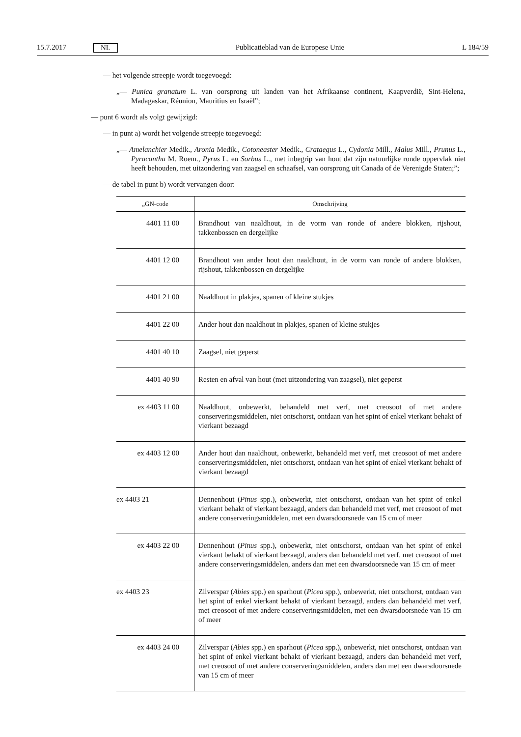15.7.2017 NL Publicatieblad van de Europese Unie L 184/59
— het volgende streepje wordt toegevoegd:
„— Punica granatum L. van oorsprong uit landen van het Afrikaanse continent, Kaapverdië, Sint-Helena, Madagaskar, Réunion, Mauritius en Israël”;
— punt 6 wordt als volgt gewijzigd:
— in punt a) wordt het volgende streepje toegevoegd:
„— Amelanchier Medik., Aronia Medik., Cotoneaster Medik., Crataegus L., Cydonia Mill., Malus Mill., Prunus L., Pyracantha M. Roem., Pyrus L. en Sorbus L., met inbegrip van hout dat zijn natuurlijke ronde oppervlak niet heeft behouden, met uitzondering van zaagsel en schaafsel, van oorsprong uit Canada of de Verenigde Staten;”;
— de tabel in punt b) wordt vervangen door:
| „GN-code | Omschrijving |
| --- | --- |
| 4401 11 00 | Brandhout van naaldhout, in de vorm van ronde of andere blokken, rijshout, takkenbossen en dergelijke |
| 4401 12 00 | Brandhout van ander hout dan naaldhout, in de vorm van ronde of andere blokken, rijshout, takkenbossen en dergelijke |
| 4401 21 00 | Naaldhout in plakjes, spanen of kleine stukjes |
| 4401 22 00 | Ander hout dan naaldhout in plakjes, spanen of kleine stukjes |
| 4401 40 10 | Zaagsel, niet geperst |
| 4401 40 90 | Resten en afval van hout (met uitzondering van zaagsel), niet geperst |
| ex 4403 11 00 | Naaldhout, onbewerkt, behandeld met verf, met creosoot of met andere conserveringsmiddelen, niet ontschorst, ontdaan van het spint of enkel vierkant behakt of vierkant bezaagd |
| ex 4403 12 00 | Ander hout dan naaldhout, onbewerkt, behandeld met verf, met creosoot of met andere conserveringsmiddelen, niet ontschorst, ontdaan van het spint of enkel vierkant behakt of vierkant bezaagd |
| ex 4403 21 | Dennenhout ( Pinus spp.), onbewerkt, niet ontschorst, ontdaan van het spint of enkel vierkant behakt of vierkant bezaagd, anders dan behandeld met verf, met creosoot of met andere conserveringsmiddelen, met een dwarsdoorsnede van 15 cm of meer |
| ex 4403 22 00 | Dennenhout ( Pinus spp.), onbewerkt, niet ontschorst, ontdaan van het spint of enkel vierkant behakt of vierkant bezaagd, anders dan behandeld met verf, met creosoot of met andere conserveringsmiddelen, anders dan met een dwarsdoorsnede van 15 cm of meer |
| ex 4403 23 | Zilverspar ( Abies spp.) en sparhout ( Picea spp.), onbewerkt, niet ontschorst, ontdaan van het spint of enkel vierkant behakt of vierkant bezaagd, anders dan behandeld met verf, met creosoot of met andere conserveringsmiddelen, met een dwarsdoorsnede van 15 cm of meer |
| ex 4403 24 00 | Zilverspar ( Abies spp.) en sparhout ( Picea spp.), onbewerkt, niet ontschorst, ontdaan van het spint of enkel vierkant behakt of vierkant bezaagd, anders dan behandeld met verf, met creosoot of met andere conserveringsmiddelen, anders dan met een dwarsdoorsnede van 15 cm of meer |